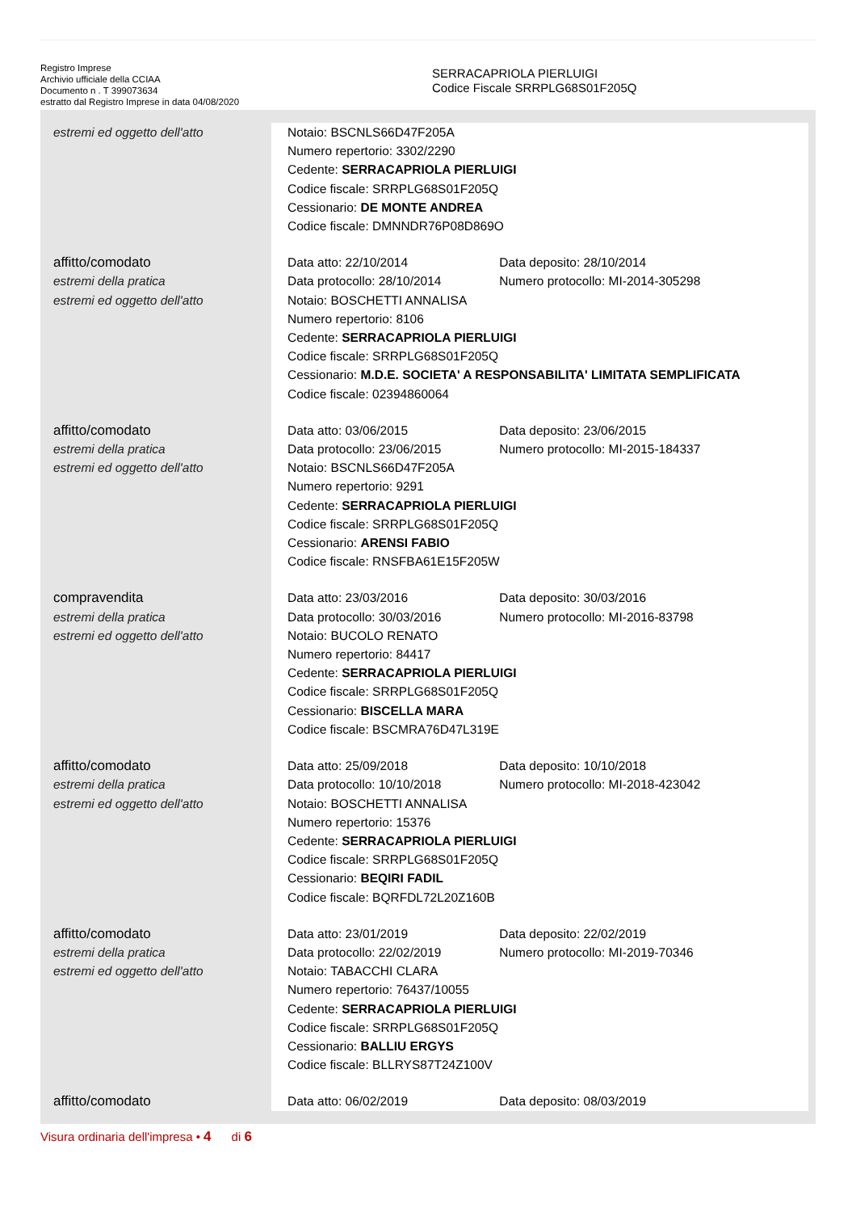Registro Imprese
Archivio ufficiale della CCIAA
Documento n . T 399073634
estratto dal Registro Imprese in data 04/08/2020
SERRACAPRIOLA PIERLUIGI
Codice Fiscale SRRPLG68S01F205Q
| estremi ed oggetto dell'atto | Notaio: BSCNLS66D47F205A Numero repertorio: 3302/2290 Cedente: SERRACAPRIOLA PIERLUIGI Codice fiscale: SRRPLG68S01F205Q Cessionario: DE MONTE ANDREA Codice fiscale: DMNNDR76P08D869O |
| affitto/comodato estremi della pratica estremi ed oggetto dell'atto | Data atto: 22/10/2014 Data deposito: 28/10/2014 Data protocollo: 28/10/2014 Numero protocollo: MI-2014-305298 Notaio: BOSCHETTI ANNALISA Numero repertorio: 8106 Cedente: SERRACAPRIOLA PIERLUIGI Codice fiscale: SRRPLG68S01F205Q Cessionario: M.D.E. SOCIETA' A RESPONSABILITA' LIMITATA SEMPLIFICATA Codice fiscale: 02394860064 |
| affitto/comodato estremi della pratica estremi ed oggetto dell'atto | Data atto: 03/06/2015 Data deposito: 23/06/2015 Data protocollo: 23/06/2015 Numero protocollo: MI-2015-184337 Notaio: BSCNLS66D47F205A Numero repertorio: 9291 Cedente: SERRACAPRIOLA PIERLUIGI Codice fiscale: SRRPLG68S01F205Q Cessionario: ARENSI FABIO Codice fiscale: RNSFBA61E15F205W |
| compravendita estremi della pratica estremi ed oggetto dell'atto | Data atto: 23/03/2016 Data deposito: 30/03/2016 Data protocollo: 30/03/2016 Numero protocollo: MI-2016-83798 Notaio: BUCOLO RENATO Numero repertorio: 84417 Cedente: SERRACAPRIOLA PIERLUIGI Codice fiscale: SRRPLG68S01F205Q Cessionario: BISCELLA MARA Codice fiscale: BSCMRA76D47L319E |
| affitto/comodato estremi della pratica estremi ed oggetto dell'atto | Data atto: 25/09/2018 Data deposito: 10/10/2018 Data protocollo: 10/10/2018 Numero protocollo: MI-2018-423042 Notaio: BOSCHETTI ANNALISA Numero repertorio: 15376 Cedente: SERRACAPRIOLA PIERLUIGI Codice fiscale: SRRPLG68S01F205Q Cessionario: BEQIRI FADIL Codice fiscale: BQRFDL72L20Z160B |
| affitto/comodato estremi della pratica estremi ed oggetto dell'atto | Data atto: 23/01/2019 Data deposito: 22/02/2019 Data protocollo: 22/02/2019 Numero protocollo: MI-2019-70346 Notaio: TABACCHI CLARA Numero repertorio: 76437/10055 Cedente: SERRACAPRIOLA PIERLUIGI Codice fiscale: SRRPLG68S01F205Q Cessionario: BALLIU ERGYS Codice fiscale: BLLRYS87T24Z100V |
| affitto/comodato | Data atto: 06/02/2019 Data deposito: 08/03/2019 |
Visura ordinaria dell'impresa • 4 di 6